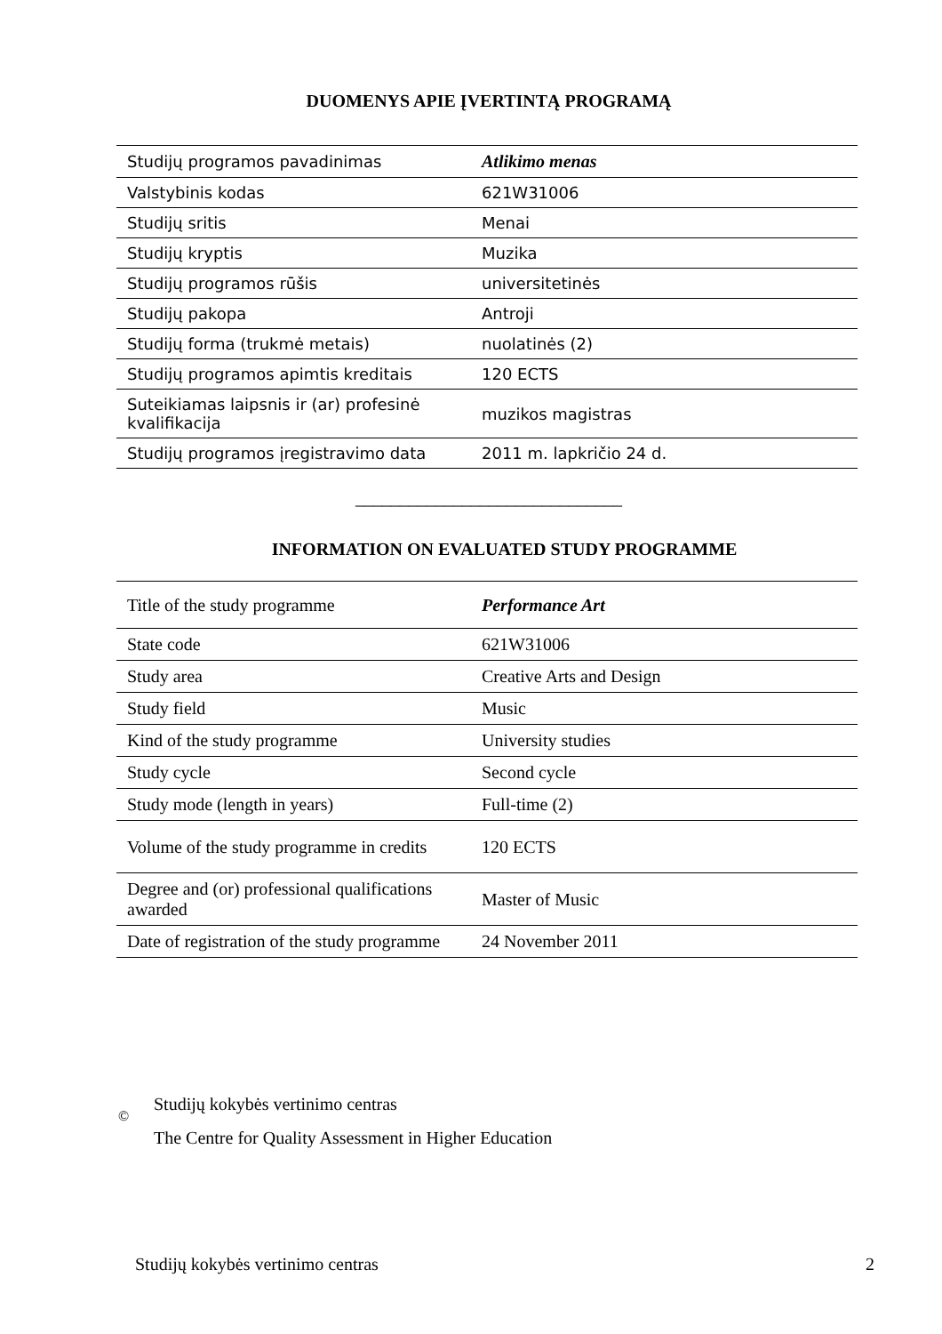DUOMENYS APIE ĮVERTINTĄ PROGRAMĄ
| Studijų programos pavadinimas | Atlikimo menas |
| Valstybinis kodas | 621W31006 |
| Studijų sritis | Menai |
| Studijų kryptis | Muzika |
| Studijų programos rūšis | universitetinės |
| Studijų pakopa | Antroji |
| Studijų forma (trukmė metais) | nuolatinės (2) |
| Studijų programos apimtis kreditais | 120 ECTS |
| Suteikiamas laipsnis ir (ar) profesinė kvalifikacija | muzikos magistras |
| Studijų programos įregistravimo data | 2011 m. lapkričio 24 d. |
______________________________
INFORMATION ON EVALUATED STUDY PROGRAMME
| Title of the study programme | Performance Art |
| State code | 621W31006 |
| Study area | Creative Arts and Design |
| Study field | Music |
| Kind of the study programme | University studies |
| Study cycle | Second cycle |
| Study mode (length in years) | Full-time (2) |
| Volume of the study programme in credits | 120 ECTS |
| Degree and (or) professional qualifications awarded | Master of Music |
| Date of registration of the study programme | 24 November 2011 |
©
Studijų kokybės vertinimo centras
The Centre for Quality Assessment in Higher Education
Studijų kokybės vertinimo centras 2